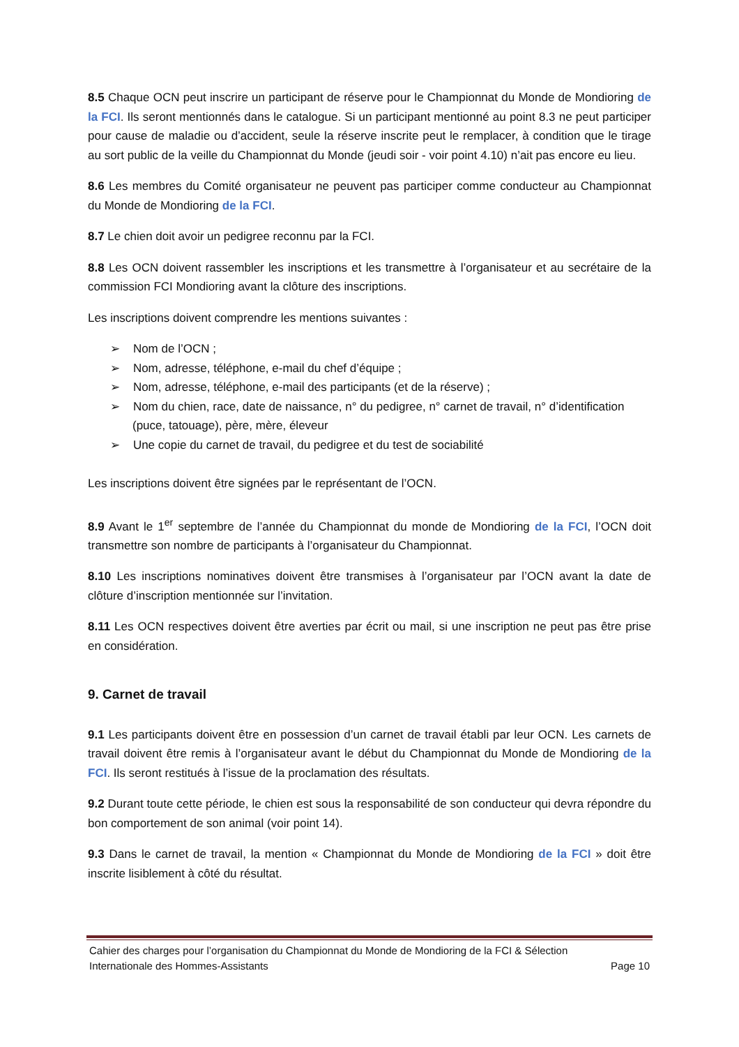8.5 Chaque OCN peut inscrire un participant de réserve pour le Championnat du Monde de Mondioring de la FCI. Ils seront mentionnés dans le catalogue. Si un participant mentionné au point 8.3 ne peut participer pour cause de maladie ou d’accident, seule la réserve inscrite peut le remplacer, à condition que le tirage au sort public de la veille du Championnat du Monde (jeudi soir - voir point 4.10) n’ait pas encore eu lieu.
8.6 Les membres du Comité organisateur ne peuvent pas participer comme conducteur au Championnat du Monde de Mondioring de la FCI.
8.7 Le chien doit avoir un pedigree reconnu par la FCI.
8.8 Les OCN doivent rassembler les inscriptions et les transmettre à l’organisateur et au secrétaire de la commission FCI Mondioring avant la clôture des inscriptions.
Les inscriptions doivent comprendre les mentions suivantes :
➢ Nom de l’OCN ;
➢ Nom, adresse, téléphone, e-mail du chef d’équipe ;
➢ Nom, adresse, téléphone, e-mail des participants (et de la réserve) ;
➢ Nom du chien, race, date de naissance, n° du pedigree, n° carnet de travail, n° d’identification (puce, tatouage), père, mère, éleveur
➢ Une copie du carnet de travail, du pedigree et du test de sociabilité
Les inscriptions doivent être signées par le représentant de l’OCN.
8.9 Avant le 1<sup>er</sup> septembre de l’année du Championnat du monde de Mondioring de la FCI, l’OCN doit transmettre son nombre de participants à l’organisateur du Championnat.
8.10 Les inscriptions nominatives doivent être transmises à l’organisateur par l’OCN avant la date de clôture d’inscription mentionnée sur l’invitation.
8.11 Les OCN respectives doivent être averties par écrit ou mail, si une inscription ne peut pas être prise en considération.
9. Carnet de travail
9.1 Les participants doivent être en possession d’un carnet de travail établi par leur OCN. Les carnets de travail doivent être remis à l’organisateur avant le début du Championnat du Monde de Mondioring de la FCI. Ils seront restitués à l’issue de la proclamation des résultats.
9.2 Durant toute cette période, le chien est sous la responsabilité de son conducteur qui devra répondre du bon comportement de son animal (voir point 14).
9.3 Dans le carnet de travail, la mention « Championnat du Monde de Mondioring de la FCI » doit être inscrite lisiblement à côté du résultat.
Cahier des charges pour l’organisation du Championnat du Monde de Mondioring de la FCI & Sélection
Internationale des Hommes-Assistants Page 10